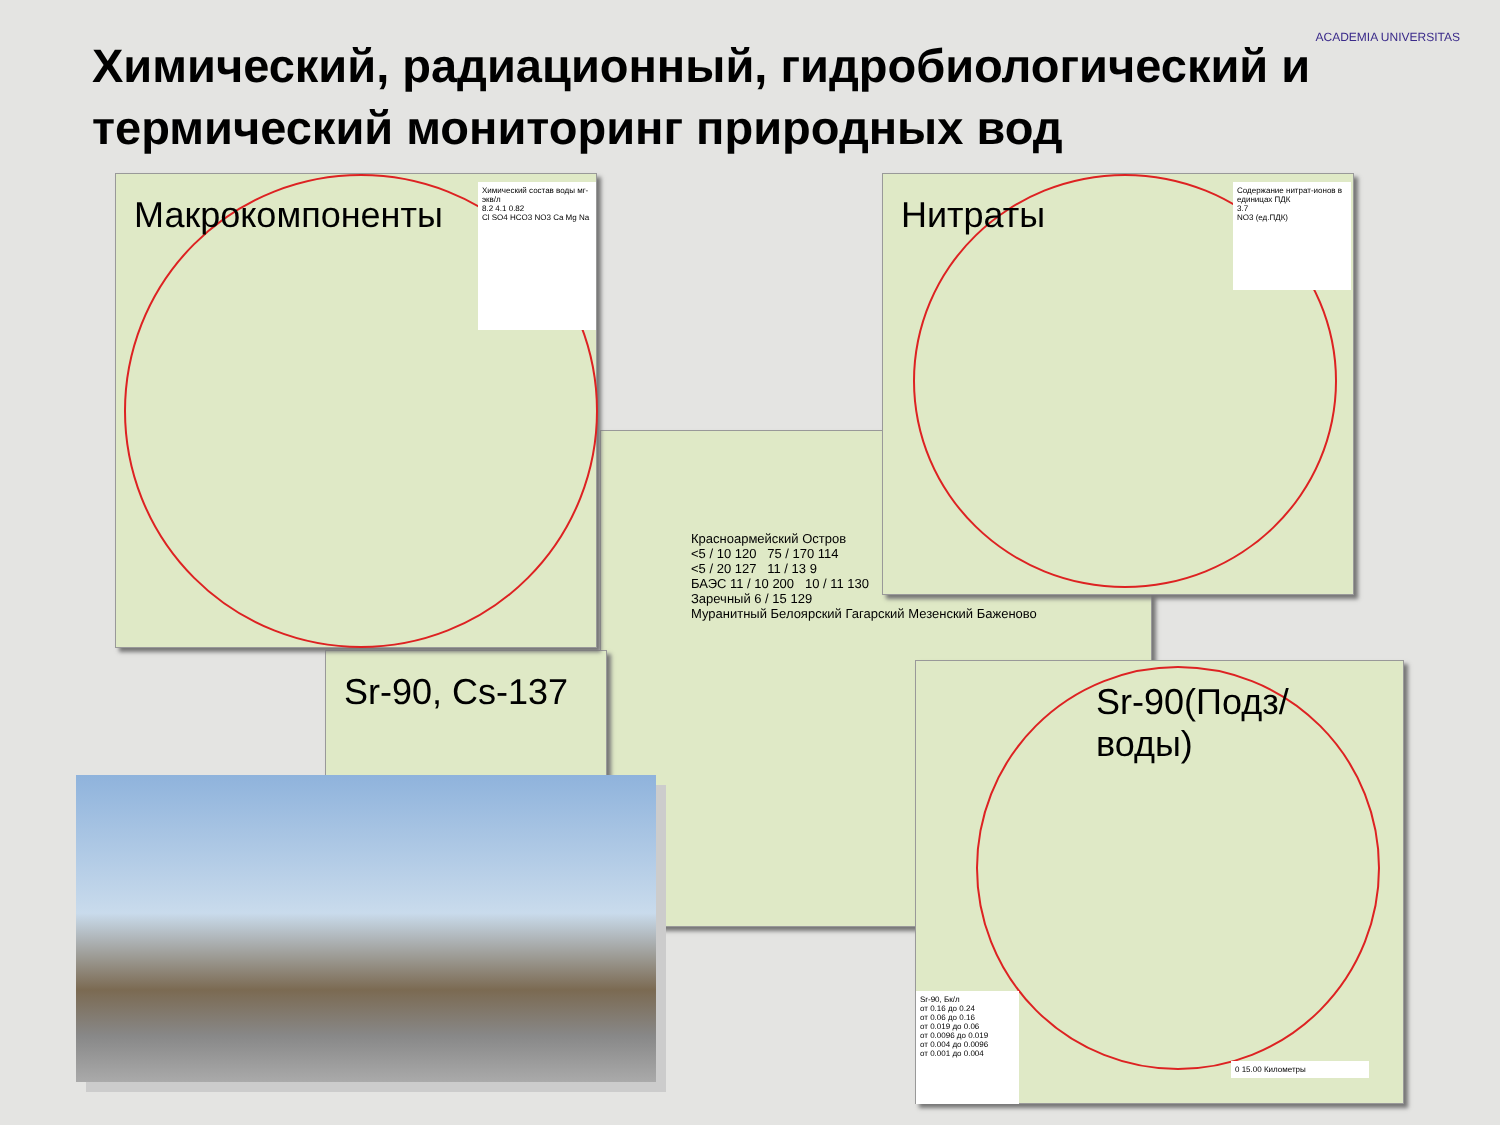Химический, радиационный, гидробиологический и термический мониторинг природных вод
ACADEMIA UNIVERSITAS
Красноармейский Остров
<5 / 10 120 75 / 170 114
<5 / 20 127 11 / 13 9
БАЭС 11 / 10 200 10 / 11 130
Заречный 6 / 15 129
Мурaнитный Белоярский Гагарский Мезенский Баженово
Sr-90, Cs-137
Макрокомпоненты
Химический состав воды мг-экв/л
8.2 4.1 0.82
Cl SO4 HCO3 NO3 Ca Mg Na
Нитраты
Содержание нитрат-ионов в единицах ПДК
3.7
NO3 (ед.ПДК)
Sr-90(Подз/воды)
Sr-90, Бк/л
от 0.16 до 0.24
от 0.06 до 0.16
от 0.019 до 0.06
от 0.0096 до 0.019
от 0.004 до 0.0096
от 0.001 до 0.004
0 15.00 Километры